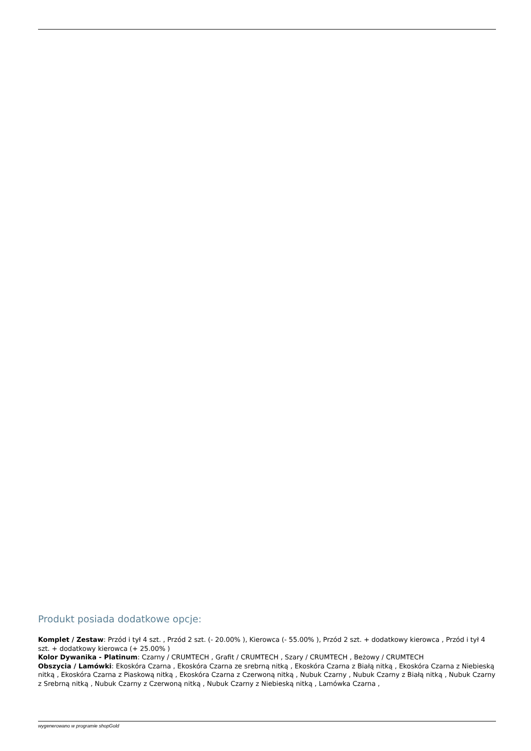Produkt posiada dodatkowe opcje:
Komplet / Zestaw: Przód i tył 4 szt. , Przód 2 szt. (- 20.00% ), Kierowca (- 55.00% ), Przód 2 szt. + dodatkowy kierowca , Przód i tył 4 szt. + dodatkowy kierowca (+ 25.00% )
Kolor Dywanika - Platinum: Czarny / CRUMTECH , Grafit / CRUMTECH , Szary / CRUMTECH , Beżowy / CRUMTECH
Obszycia / Lamówki: Ekoskóra Czarna , Ekoskóra Czarna ze srebrną nitką , Ekoskóra Czarna z Białą nitką , Ekoskóra Czarna z Niebieską nitką , Ekoskóra Czarna z Piaskową nitką , Ekoskóra Czarna z Czerwoną nitką , Nubuk Czarny , Nubuk Czarny z Białą nitką , Nubuk Czarny z Srebrną nitką , Nubuk Czarny z Czerwoną nitką , Nubuk Czarny z Niebieską nitką , Lamówka Czarna ,
wygenerowano w programie shopGold